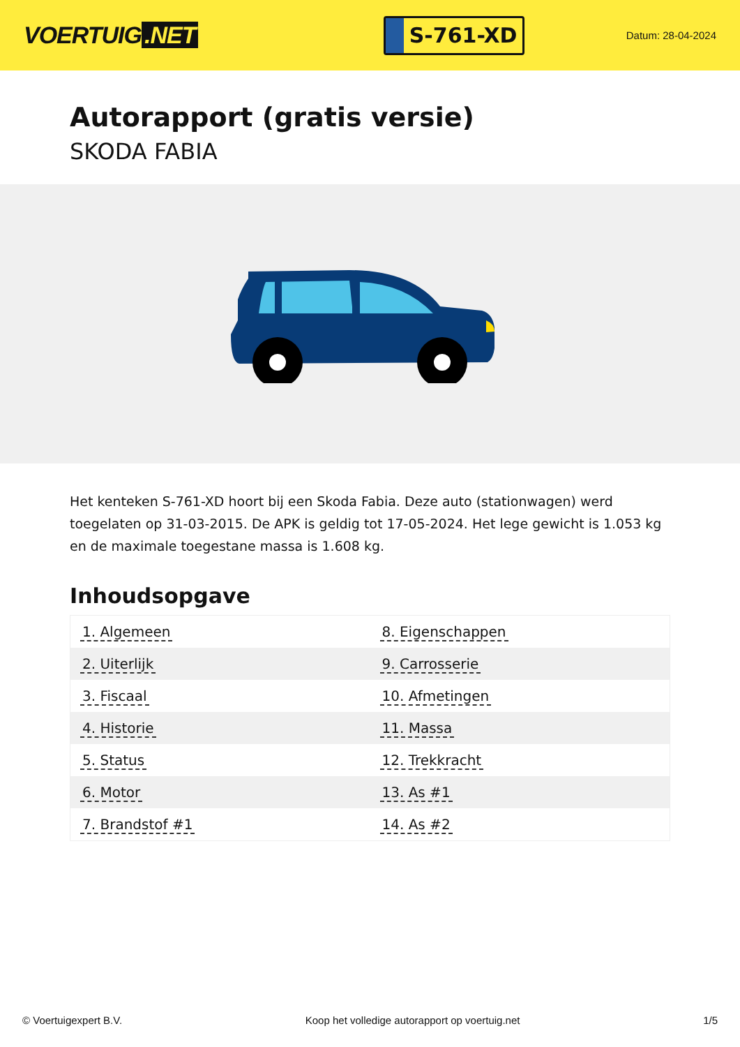VOERTUIG.NET
S-761-XD
Datum: 28-04-2024
Autorapport (gratis versie)
SKODA FABIA
Het kenteken S-761-XD hoort bij een Skoda Fabia. Deze auto (stationwagen) werd toegelaten op 31-03-2015. De APK is geldig tot 17-05-2024. Het lege gewicht is 1.053 kg en de maximale toegestane massa is 1.608 kg.
Inhoudsopgave
| 1. Algemeen | 8. Eigenschappen |
| 2. Uiterlijk | 9. Carrosserie |
| 3. Fiscaal | 10. Afmetingen |
| 4. Historie | 11. Massa |
| 5. Status | 12. Trekkracht |
| 6. Motor | 13. As #1 |
| 7. Brandstof #1 | 14. As #2 |
© Voertuigexpert B.V. Koop het volledige autorapport op voertuig.net 1/5